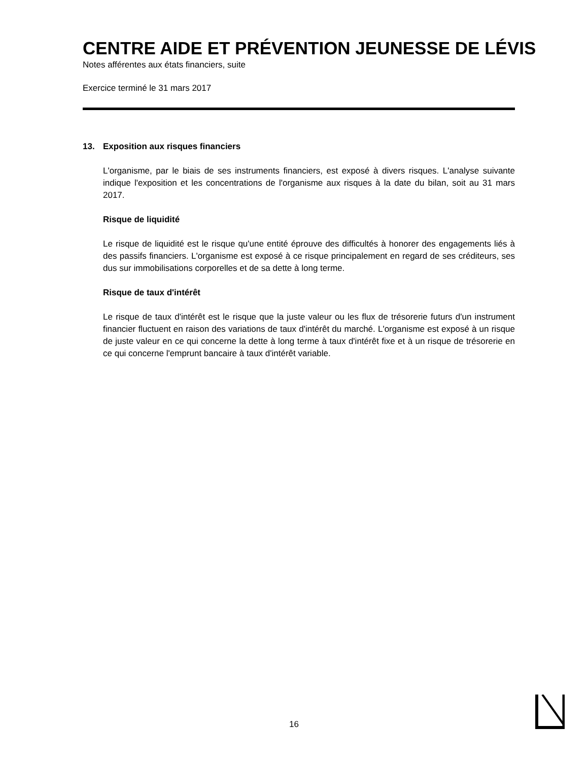CENTRE AIDE ET PRÉVENTION JEUNESSE DE LÉVIS
Notes afférentes aux états financiers, suite
Exercice terminé le 31 mars 2017
13. Exposition aux risques financiers
L'organisme, par le biais de ses instruments financiers, est exposé à divers risques. L'analyse suivante indique l'exposition et les concentrations de l'organisme aux risques à la date du bilan, soit au 31 mars 2017.
Risque de liquidité
Le risque de liquidité est le risque qu'une entité éprouve des difficultés à honorer des engagements liés à des passifs financiers. L'organisme est exposé à ce risque principalement en regard de ses créditeurs, ses dus sur immobilisations corporelles et de sa dette à long terme.
Risque de taux d'intérêt
Le risque de taux d'intérêt est le risque que la juste valeur ou les flux de trésorerie futurs d'un instrument financier fluctuent en raison des variations de taux d'intérêt du marché. L'organisme est exposé à un risque de juste valeur en ce qui concerne la dette à long terme à taux d'intérêt fixe et à un risque de trésorerie en ce qui concerne l'emprunt bancaire à taux d'intérêt variable.
16